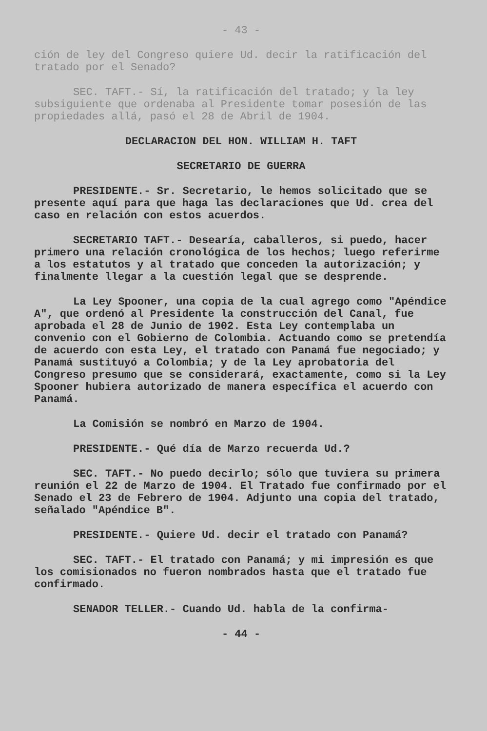- 43 -
ción de ley del Congreso quiere Ud. decir la ratificación del tratado por el Senado?
SEC. TAFT.- Sí, la ratificación del tratado; y la ley subsiguiente que ordenaba al Presidente tomar posesión de las propiedades allá, pasó el 28 de Abril de 1904.
DECLARACION DEL HON. WILLIAM H. TAFT
SECRETARIO DE GUERRA
PRESIDENTE.- Sr. Secretario, le hemos solicitado que se presente aquí para que haga las declaraciones que Ud. crea del caso en relación con estos acuerdos.
SECRETARIO TAFT.- Desearía, caballeros, si puedo, hacer primero una relación cronológica de los hechos; luego referirme a los estatutos y al tratado que conceden la autorización; y finalmente llegar a la cuestión legal que se desprende.
La Ley Spooner, una copia de la cual agrego como "Apéndice A", que ordenó al Presidente la construcción del Canal, fue aprobada el 28 de Junio de 1902. Esta Ley contemplaba un convenio con el Gobierno de Colombia. Actuando como se pretendía de acuerdo con esta Ley, el tratado con Panamá fue negociado; y Panamá sustituyó a Colombia; y de la Ley aprobatoria del Congreso presumo que se considerará, exactamente, como si la Ley Spooner hubiera autorizado de manera específica el acuerdo con Panamá.
La Comisión se nombró en Marzo de 1904.
PRESIDENTE.- Qué día de Marzo recuerda Ud.?
SEC. TAFT.- No puedo decirlo; sólo que tuviera su primera reunión el 22 de Marzo de 1904. El Tratado fue confirmado por el Senado el 23 de Febrero de 1904. Adjunto una copia del tratado, señalado "Apéndice B".
PRESIDENTE.- Quiere Ud. decir el tratado con Panamá?
SEC. TAFT.- El tratado con Panamá; y mi impresión es que los comisionados no fueron nombrados hasta que el tratado fue confirmado.
SENADOR TELLER.- Cuando Ud. habla de la confirma-
- 44 -